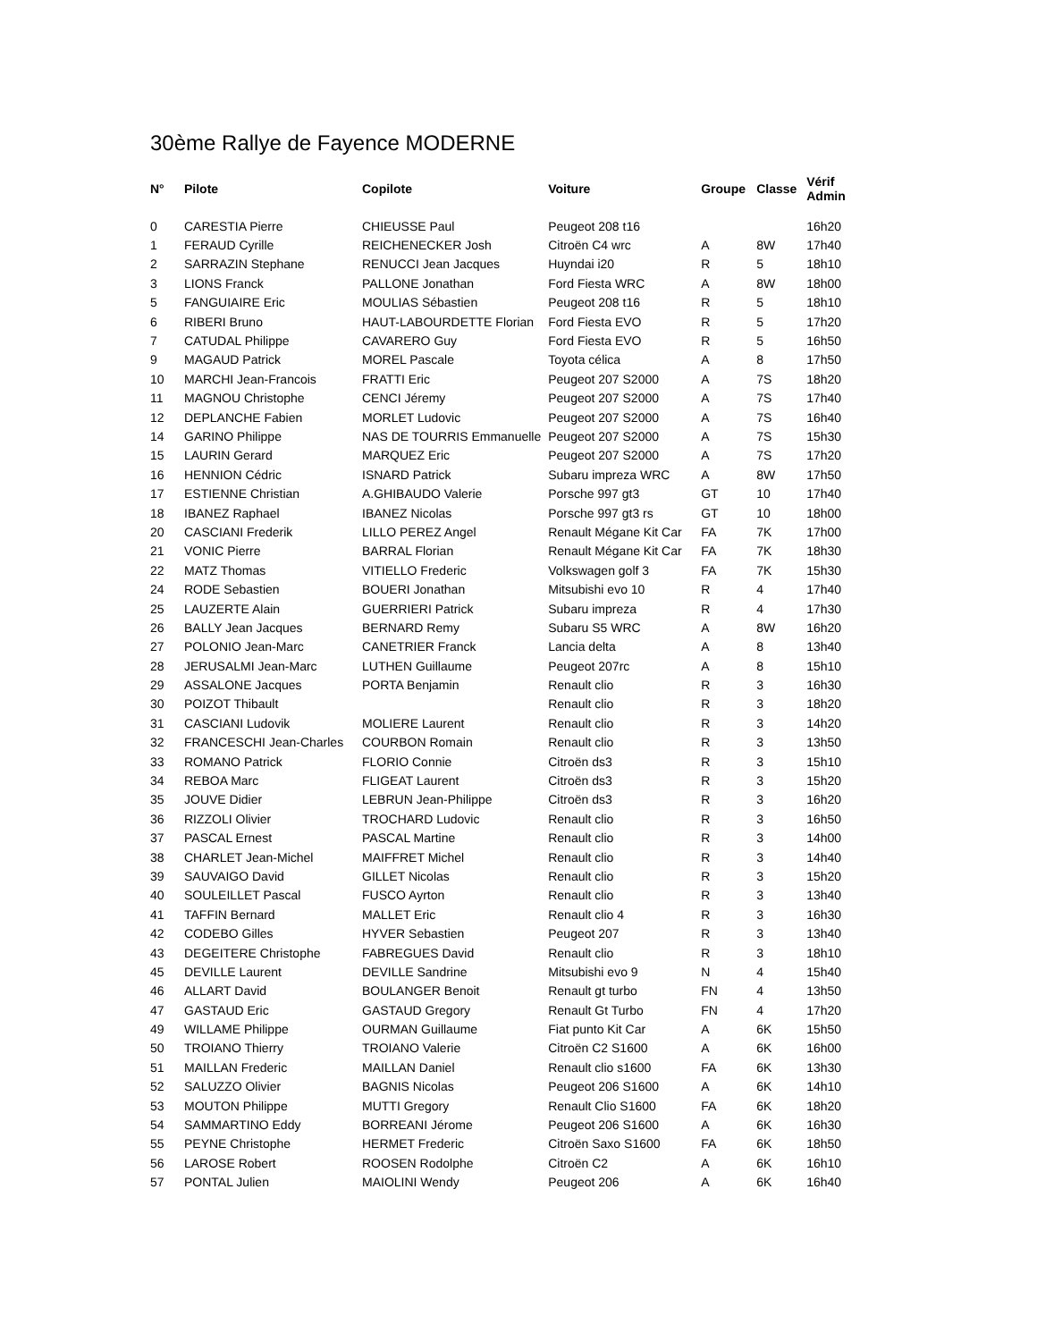30ème Rallye de Fayence MODERNE
| N° | Pilote | Copilote | Voiture | Groupe | Classe | Vérif Admin |
| --- | --- | --- | --- | --- | --- | --- |
| 0 | CARESTIA Pierre | CHIEUSSE Paul | Peugeot 208 t16 | | | 16h20 |
| 1 | FERAUD Cyrille | REICHENECKER Josh | Citroën C4 wrc | A | 8W | 17h40 |
| 2 | SARRAZIN Stephane | RENUCCI Jean Jacques | Huyndai i20 | R | 5 | 18h10 |
| 3 | LIONS Franck | PALLONE Jonathan | Ford Fiesta WRC | A | 8W | 18h00 |
| 5 | FANGUIAIRE Eric | MOULIAS Sébastien | Peugeot 208 t16 | R | 5 | 18h10 |
| 6 | RIBERI Bruno | HAUT-LABOURDETTE Florian | Ford Fiesta EVO | R | 5 | 17h20 |
| 7 | CATUDAL Philippe | CAVARERO Guy | Ford Fiesta EVO | R | 5 | 16h50 |
| 9 | MAGAUD Patrick | MOREL Pascale | Toyota célica | A | 8 | 17h50 |
| 10 | MARCHI Jean-Francois | FRATTI Eric | Peugeot 207 S2000 | A | 7S | 18h20 |
| 11 | MAGNOU Christophe | CENCI Jéremy | Peugeot 207 S2000 | A | 7S | 17h40 |
| 12 | DEPLANCHE Fabien | MORLET Ludovic | Peugeot 207 S2000 | A | 7S | 16h40 |
| 14 | GARINO Philippe | NAS DE TOURRIS Emmanuelle | Peugeot 207 S2000 | A | 7S | 15h30 |
| 15 | LAURIN Gerard | MARQUEZ Eric | Peugeot 207 S2000 | A | 7S | 17h20 |
| 16 | HENNION Cédric | ISNARD Patrick | Subaru impreza WRC | A | 8W | 17h50 |
| 17 | ESTIENNE Christian | A.GHIBAUDO Valerie | Porsche 997 gt3 | GT | 10 | 17h40 |
| 18 | IBANEZ Raphael | IBANEZ Nicolas | Porsche 997 gt3 rs | GT | 10 | 18h00 |
| 20 | CASCIANI Frederik | LILLO PEREZ Angel | Renault Mégane Kit Car | FA | 7K | 17h00 |
| 21 | VONIC Pierre | BARRAL Florian | Renault Mégane Kit Car | FA | 7K | 18h30 |
| 22 | MATZ Thomas | VITIELLO Frederic | Volkswagen golf 3 | FA | 7K | 15h30 |
| 24 | RODE Sebastien | BOUERI Jonathan | Mitsubishi evo 10 | R | 4 | 17h40 |
| 25 | LAUZERTE Alain | GUERRIERI Patrick | Subaru impreza | R | 4 | 17h30 |
| 26 | BALLY Jean Jacques | BERNARD Remy | Subaru S5 WRC | A | 8W | 16h20 |
| 27 | POLONIO Jean-Marc | CANETRIER Franck | Lancia delta | A | 8 | 13h40 |
| 28 | JERUSALMI Jean-Marc | LUTHEN Guillaume | Peugeot 207rc | A | 8 | 15h10 |
| 29 | ASSALONE Jacques | PORTA Benjamin | Renault clio | R | 3 | 16h30 |
| 30 | POIZOT Thibault | | Renault clio | R | 3 | 18h20 |
| 31 | CASCIANI Ludovik | MOLIERE Laurent | Renault clio | R | 3 | 14h20 |
| 32 | FRANCESCHI Jean-Charles | COURBON Romain | Renault clio | R | 3 | 13h50 |
| 33 | ROMANO Patrick | FLORIO Connie | Citroën ds3 | R | 3 | 15h10 |
| 34 | REBOA Marc | FLIGEAT Laurent | Citroën ds3 | R | 3 | 15h20 |
| 35 | JOUVE Didier | LEBRUN Jean-Philippe | Citroën ds3 | R | 3 | 16h20 |
| 36 | RIZZOLI Olivier | TROCHARD Ludovic | Renault clio | R | 3 | 16h50 |
| 37 | PASCAL Ernest | PASCAL Martine | Renault clio | R | 3 | 14h00 |
| 38 | CHARLET Jean-Michel | MAIFFRET Michel | Renault clio | R | 3 | 14h40 |
| 39 | SAUVAIGO David | GILLET Nicolas | Renault clio | R | 3 | 15h20 |
| 40 | SOULEILLET Pascal | FUSCO Ayrton | Renault clio | R | 3 | 13h40 |
| 41 | TAFFIN Bernard | MALLET Eric | Renault clio 4 | R | 3 | 16h30 |
| 42 | CODEBO Gilles | HYVER Sebastien | Peugeot 207 | R | 3 | 13h40 |
| 43 | DEGEITERE Christophe | FABREGUES David | Renault clio | R | 3 | 18h10 |
| 45 | DEVILLE Laurent | DEVILLE Sandrine | Mitsubishi evo 9 | N | 4 | 15h40 |
| 46 | ALLART David | BOULANGER Benoit | Renault gt turbo | FN | 4 | 13h50 |
| 47 | GASTAUD Eric | GASTAUD Gregory | Renault Gt Turbo | FN | 4 | 17h20 |
| 49 | WILLAME Philippe | OURMAN Guillaume | Fiat punto Kit Car | A | 6K | 15h50 |
| 50 | TROIANO Thierry | TROIANO Valerie | Citroën C2 S1600 | A | 6K | 16h00 |
| 51 | MAILLAN Frederic | MAILLAN Daniel | Renault clio s1600 | FA | 6K | 13h30 |
| 52 | SALUZZO Olivier | BAGNIS Nicolas | Peugeot 206 S1600 | A | 6K | 14h10 |
| 53 | MOUTON Philippe | MUTTI Gregory | Renault Clio S1600 | FA | 6K | 18h20 |
| 54 | SAMMARTINO Eddy | BORREANI Jérome | Peugeot 206 S1600 | A | 6K | 16h30 |
| 55 | PEYNE Christophe | HERMET Frederic | Citroën Saxo S1600 | FA | 6K | 18h50 |
| 56 | LAROSE Robert | ROOSEN Rodolphe | Citroën C2 | A | 6K | 16h10 |
| 57 | PONTAL Julien | MAIOLINI Wendy | Peugeot 206 | A | 6K | 16h40 |